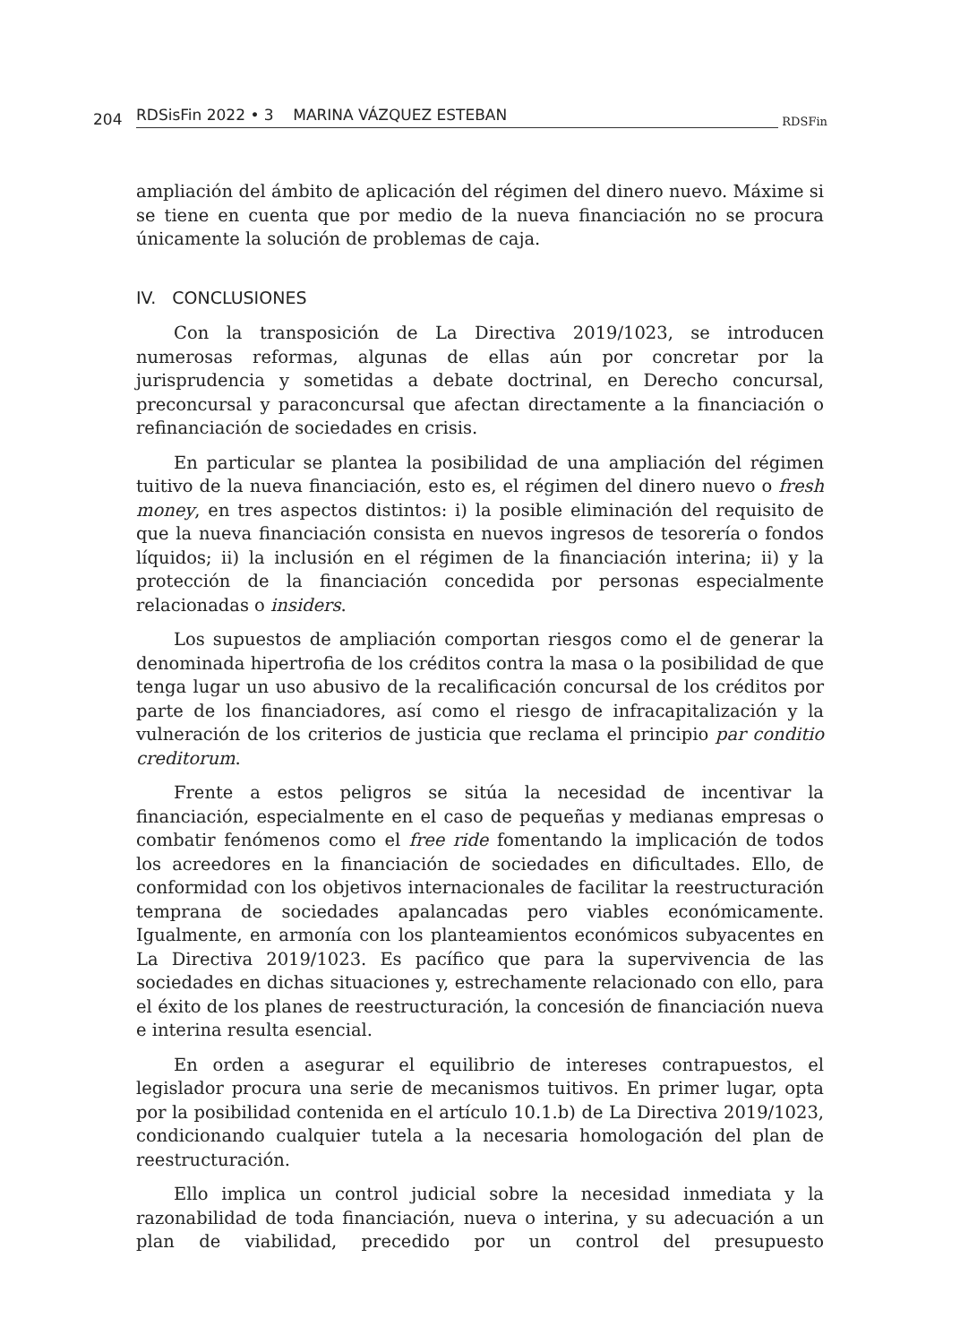204 RDSisFin 2022 • 3 MARINA VÁZQUEZ ESTEBAN RDSFin
ampliación del ámbito de aplicación del régimen del dinero nuevo. Máxime si se tiene en cuenta que por medio de la nueva financiación no se procura únicamente la solución de problemas de caja.
IV. CONCLUSIONES
Con la transposición de La Directiva 2019/1023, se introducen numerosas reformas, algunas de ellas aún por concretar por la jurisprudencia y sometidas a debate doctrinal, en Derecho concursal, preconcursal y paraconcursal que afectan directamente a la financiación o refinanciación de sociedades en crisis.
En particular se plantea la posibilidad de una ampliación del régimen tuitivo de la nueva financiación, esto es, el régimen del dinero nuevo o fresh money, en tres aspectos distintos: i) la posible eliminación del requisito de que la nueva financiación consista en nuevos ingresos de tesorería o fondos líquidos; ii) la inclusión en el régimen de la financiación interina; ii) y la protección de la financiación concedida por personas especialmente relacionadas o insiders.
Los supuestos de ampliación comportan riesgos como el de generar la denominada hipertrofia de los créditos contra la masa o la posibilidad de que tenga lugar un uso abusivo de la recalificación concursal de los créditos por parte de los financiadores, así como el riesgo de infracapitalización y la vulneración de los criterios de justicia que reclama el principio par conditio creditorum.
Frente a estos peligros se sitúa la necesidad de incentivar la financiación, especialmente en el caso de pequeñas y medianas empresas o combatir fenómenos como el free ride fomentando la implicación de todos los acreedores en la financiación de sociedades en dificultades. Ello, de conformidad con los objetivos internacionales de facilitar la reestructuración temprana de sociedades apalancadas pero viables económicamente. Igualmente, en armonía con los planteamientos económicos subyacentes en La Directiva 2019/1023. Es pacífico que para la supervivencia de las sociedades en dichas situaciones y, estrechamente relacionado con ello, para el éxito de los planes de reestructuración, la concesión de financiación nueva e interina resulta esencial.
En orden a asegurar el equilibrio de intereses contrapuestos, el legislador procura una serie de mecanismos tuitivos. En primer lugar, opta por la posibilidad contenida en el artículo 10.1.b) de La Directiva 2019/1023, condicionando cualquier tutela a la necesaria homologación del plan de reestructuración.
Ello implica un control judicial sobre la necesidad inmediata y la razonabilidad de toda financiación, nueva o interina, y su adecuación a un plan de viabilidad, precedido por un control del presupuesto